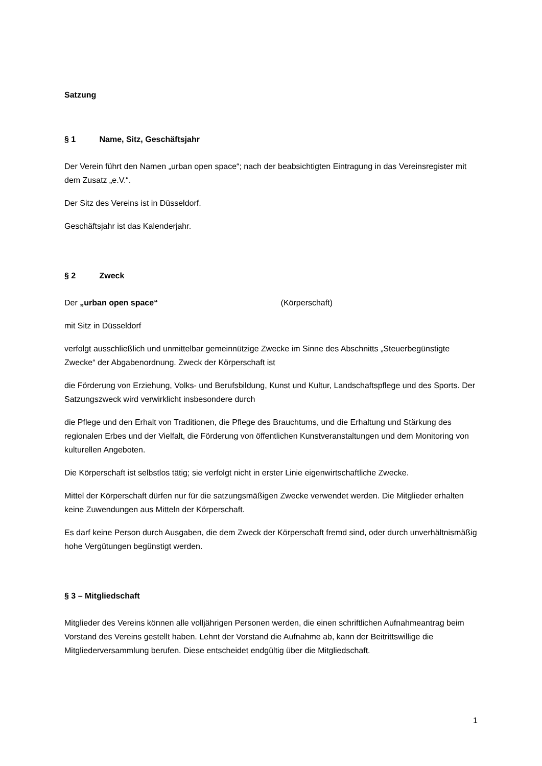Satzung
§ 1 Name, Sitz, Geschäftsjahr
Der Verein führt den Namen „urban open space“; nach der beabsichtigten Eintragung in das Vereinsregister mit dem Zusatz „e.V.“.
Der Sitz des Vereins ist in Düsseldorf.
Geschäftsjahr ist das Kalenderjahr.
§ 2 Zweck
Der „urban open space“ (Körperschaft)
mit Sitz in Düsseldorf
verfolgt ausschließlich und unmittelbar gemeinnützige Zwecke im Sinne des Abschnitts „Steuerbegünstigte Zwecke“ der Abgabenordnung. Zweck der Körperschaft ist
die Förderung von Erziehung, Volks- und Berufsbildung, Kunst und Kultur, Landschaftspflege und des Sports. Der Satzungszweck wird verwirklicht insbesondere durch
die Pflege und den Erhalt von Traditionen, die Pflege des Brauchtums, und die Erhaltung und Stärkung des regionalen Erbes und der Vielfalt, die Förderung von öffentlichen Kunstveranstaltungen und dem Monitoring von kulturellen Angeboten.
Die Körperschaft ist selbstlos tätig; sie verfolgt nicht in erster Linie eigenwirtschaftliche Zwecke.
Mittel der Körperschaft dürfen nur für die satzungsmäßigen Zwecke verwendet werden. Die Mitglieder erhalten keine Zuwendungen aus Mitteln der Körperschaft.
Es darf keine Person durch Ausgaben, die dem Zweck der Körperschaft fremd sind, oder durch unverhältnismäßig hohe Vergütungen begünstigt werden.
§ 3 – Mitgliedschaft
Mitglieder des Vereins können alle volljährigen Personen werden, die einen schriftlichen Aufnahmeantrag beim Vorstand des Vereins gestellt haben. Lehnt der Vorstand die Aufnahme ab, kann der Beitrittswillige die Mitgliederversammlung berufen. Diese entscheidet endgültig über die Mitgliedschaft.
1